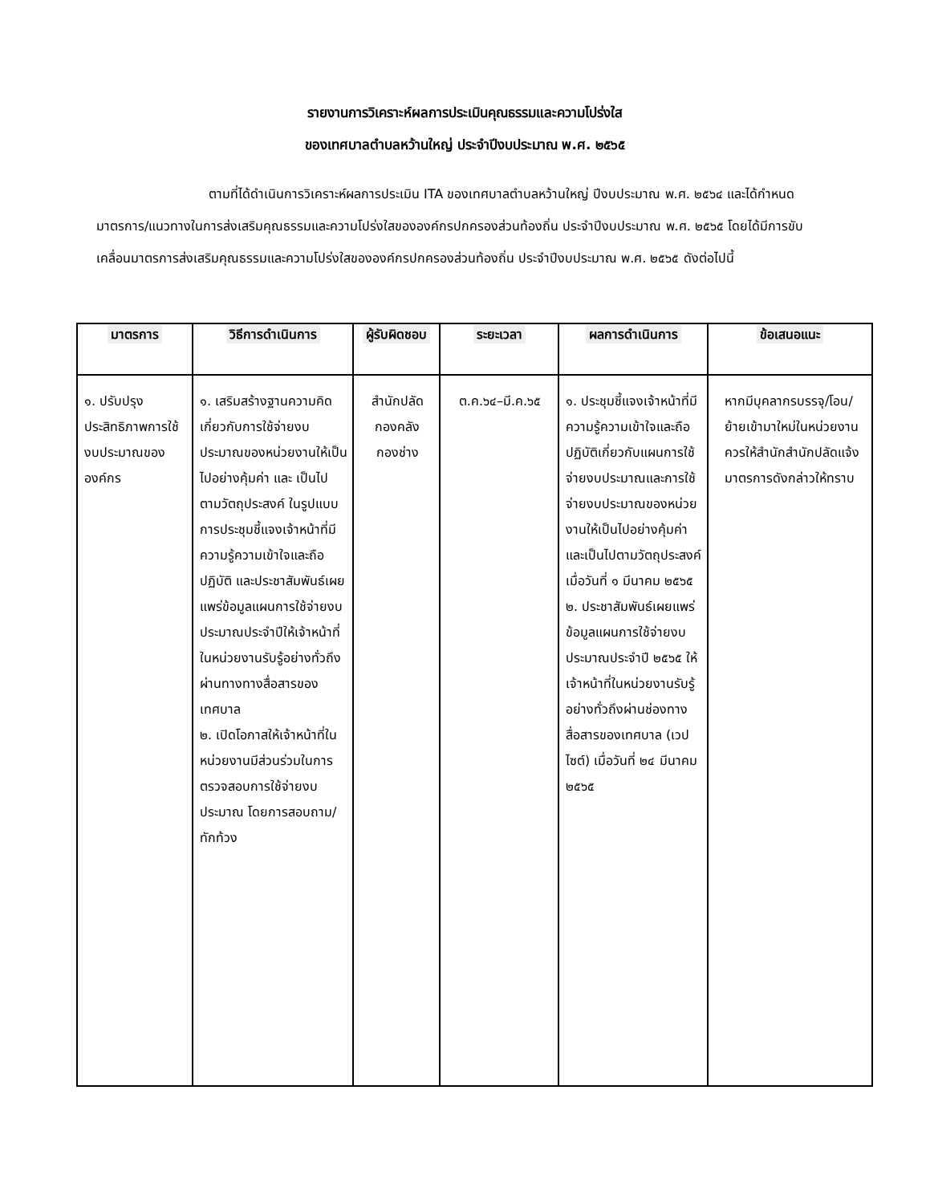รายงานการวิเคราะห์ผลการประเมินคุณธรรมและความโปร่งใส
ของเทศบาลตำบลหว้านใหญ่ ประจำปีงบประมาณ พ.ศ. ๒๕๖๕
ตามที่ได้ดำเนินการวิเคราะห์ผลการประเมิน ITA ของเทศบาลตำบลหว้านใหญ่ ปีงบประมาณ พ.ศ. ๒๕๖๔ และได้กำหนดมาตรการ/แนวทางในการส่งเสริมคุณธรรมและความโปร่งใสขององค์กรปกครองส่วนท้องถิ่น ประจำปีงบประมาณ พ.ศ. ๒๕๖๕ โดยได้มีการขับเคลื่อนมาตรการส่งเสริมคุณธรรมและความโปร่งใสขององค์กรปกครองส่วนท้องถิ่น ประจำปีงบประมาณ พ.ศ. ๒๕๖๕ ดังต่อไปนี้
| มาตรการ | วิธีการดำเนินการ | ผู้รับผิดชอบ | ระยะเวลา | ผลการดำเนินการ | ข้อเสนอแนะ |
| --- | --- | --- | --- | --- | --- |
| ๑. ปรับปรุงประสิทธิภาพการใช้งบประมาณขององค์กร | ๑. เสริมสร้างฐานความคิดเกี่ยวกับการใช้จ่ายงบประมาณของหน่วยงานให้เป็นไปอย่างคุ้มค่า และ เป็นไปตามวัตถุประสงค์ ในรูปแบบการประชุมชี้แจงเจ้าหน้าที่มีความรู้ความเข้าใจและถือปฏิบัติ และประชาสัมพันธ์เผยแพร่ข้อมูลแผนการใช้จ่ายงบประมาณประจำปีให้เจ้าหน้าที่ในหน่วยงานรับรู้อย่างทั่วถึงผ่านทางทางสื่อสารของเทศบาล ๒. เปิดโอกาสให้เจ้าหน้าที่ในหน่วยงานมีส่วนร่วมในการตรวจสอบการใช้จ่ายงบประมาณ โดยการสอบถาม/ทักท้วง | สำนักปลัด กองคลัง กองช่าง | ต.ค.๖๔–มี.ค.๖๕ | ๑. ประชุมชี้แจงเจ้าหน้าที่มีความรู้ความเข้าใจและถือปฏิบัติเกี่ยวกับแผนการใช้จ่ายงบประมาณและการใช้จ่ายงบประมาณของหน่วยงานให้เป็นไปอย่างคุ้มค่า และเป็นไปตามวัตถุประสงค์ เมื่อวันที่ ๑ มีนาคม ๒๕๖๕ ๒. ประชาสัมพันธ์เผยแพร่ข้อมูลแผนการใช้จ่ายงบประมาณประจำปี ๒๕๖๕ ให้เจ้าหน้าที่ในหน่วยงานรับรู้อย่างทั่วถึงผ่านช่องทางสื่อสารของเทศบาล (เวปไซต์) เมื่อวันที่ ๒๔ มีนาคม ๒๕๖๕ | หากมีบุคลากรบรรจุ/โอน/ย้ายเข้ามาใหม่ในหน่วยงาน ควรให้สำนักสำนักปลัดแจ้งมาตรการดังกล่าวให้ทราบ |